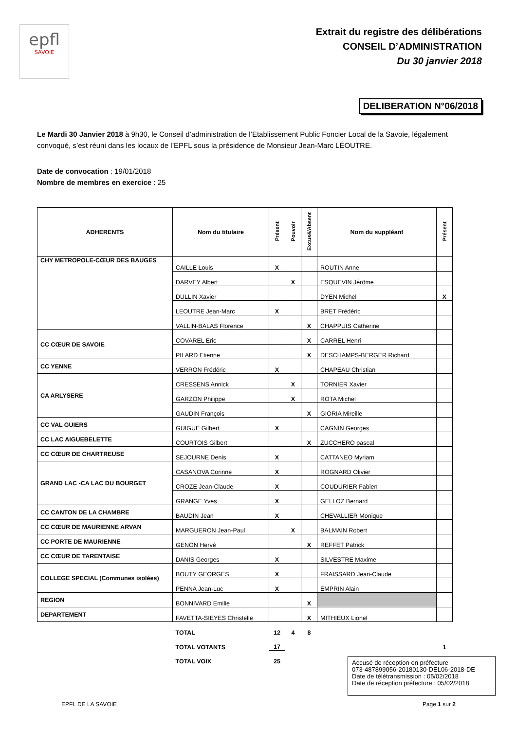epfl
SAVOIE
Extrait du registre des délibérations
CONSEIL D’ADMINISTRATION
Du 30 janvier 2018
DELIBERATION N°06/2018
Le Mardi 30 Janvier 2018 à 9h30, le Conseil d’administration de l’Etablissement Public Foncier Local de la Savoie, légalement convoqué, s’est réuni dans les locaux de l’EPFL sous la présidence de Monsieur Jean-Marc LÉOUTRE.
Date de convocation : 19/01/2018
Nombre de membres en exercice : 25
| ADHERENTS | Nom du titulaire | Présent | Pouvoir | Excusé/Absent | Nom du suppléant | Présent |
| --- | --- | --- | --- | --- | --- | --- |
| CHY METROPOLE-CŒUR DES BAUGES | CAILLE Louis | X | | | ROUTIN Anne | |
| | DARVEY Albert | | X | | ESQUEVIN Jérôme | |
| | DULLIN Xavier | | | | DYEN Michel | X |
| | LEOUTRE Jean-Marc | X | | | BRET Frédéric | |
| | VALLIN-BALAS Florence | | | X | CHAPPUIS Catherine | |
| CC CŒUR DE SAVOIE | COVAREL Eric | | | X | CARREL Henri | |
| | PILARD Etienne | | | X | DESCHAMPS-BERGER Richard | |
| CC YENNE | VERRON Frédéric | X | | | CHAPEAU Christian | |
| CA ARLYSERE | CRESSENS Annick | | X | | TORNIER Xavier | |
| | GARZON Philippe | | X | | ROTA Michel | |
| | GAUDIN François | | | X | GIORIA Mireille | |
| CC VAL GUIERS | GUIGUE Gilbert | X | | | CAGNIN Georges | |
| CC LAC AIGUEBELETTE | COURTOIS Gilbert | | | X | ZUCCHERO pascal | |
| CC CŒUR DE CHARTREUSE | SEJOURNE Denis | X | | | CATTANEO Myriam | |
| GRAND LAC -CA LAC DU BOURGET | CASANOVA Corinne | X | | | ROGNARD Olivier | |
| | CROZE Jean-Claude | X | | | COUDURIER Fabien | |
| | GRANGE Yves | X | | | GELLOZ Bernard | |
| CC CANTON DE LA CHAMBRE | BAUDIN Jean | X | | | CHEVALLIER Monique | |
| CC CŒUR DE MAURIENNE ARVAN | MARGUERON Jean-Paul | | X | | BALMAIN Robert | |
| CC PORTE DE MAURIENNE | GENON Hervé | | | X | REFFET Patrick | |
| CC CŒUR DE TARENTAISE | DANIS Georges | X | | | SILVESTRE Maxime | |
| COLLEGE SPECIAL (Communes isolées) | BOUTY GEORGES | X | | | FRAISSARD Jean-Claude | |
| | PENNA Jean-Luc | X | | | EMPRIN Alain | |
| REGION | BONNIVARD Emilie | | | X | | |
| DEPARTEMENT | FAVETTA-SIEYES Christelle | | | X | MITHIEUX Lionel | |
| | TOTAL | 12 | 4 | 8 | | |
| | TOTAL VOTANTS | 17 | | | | 1 |
| | TOTAL VOIX | 25 | | | | |
Accusé de réception en préfecture
073-487899056-20180130-DEL06-2018-DE
Date de télétransmission : 05/02/2018
Date de réception préfecture : 05/02/2018
EPFL DE LA SAVOIE Page 1 sur 2